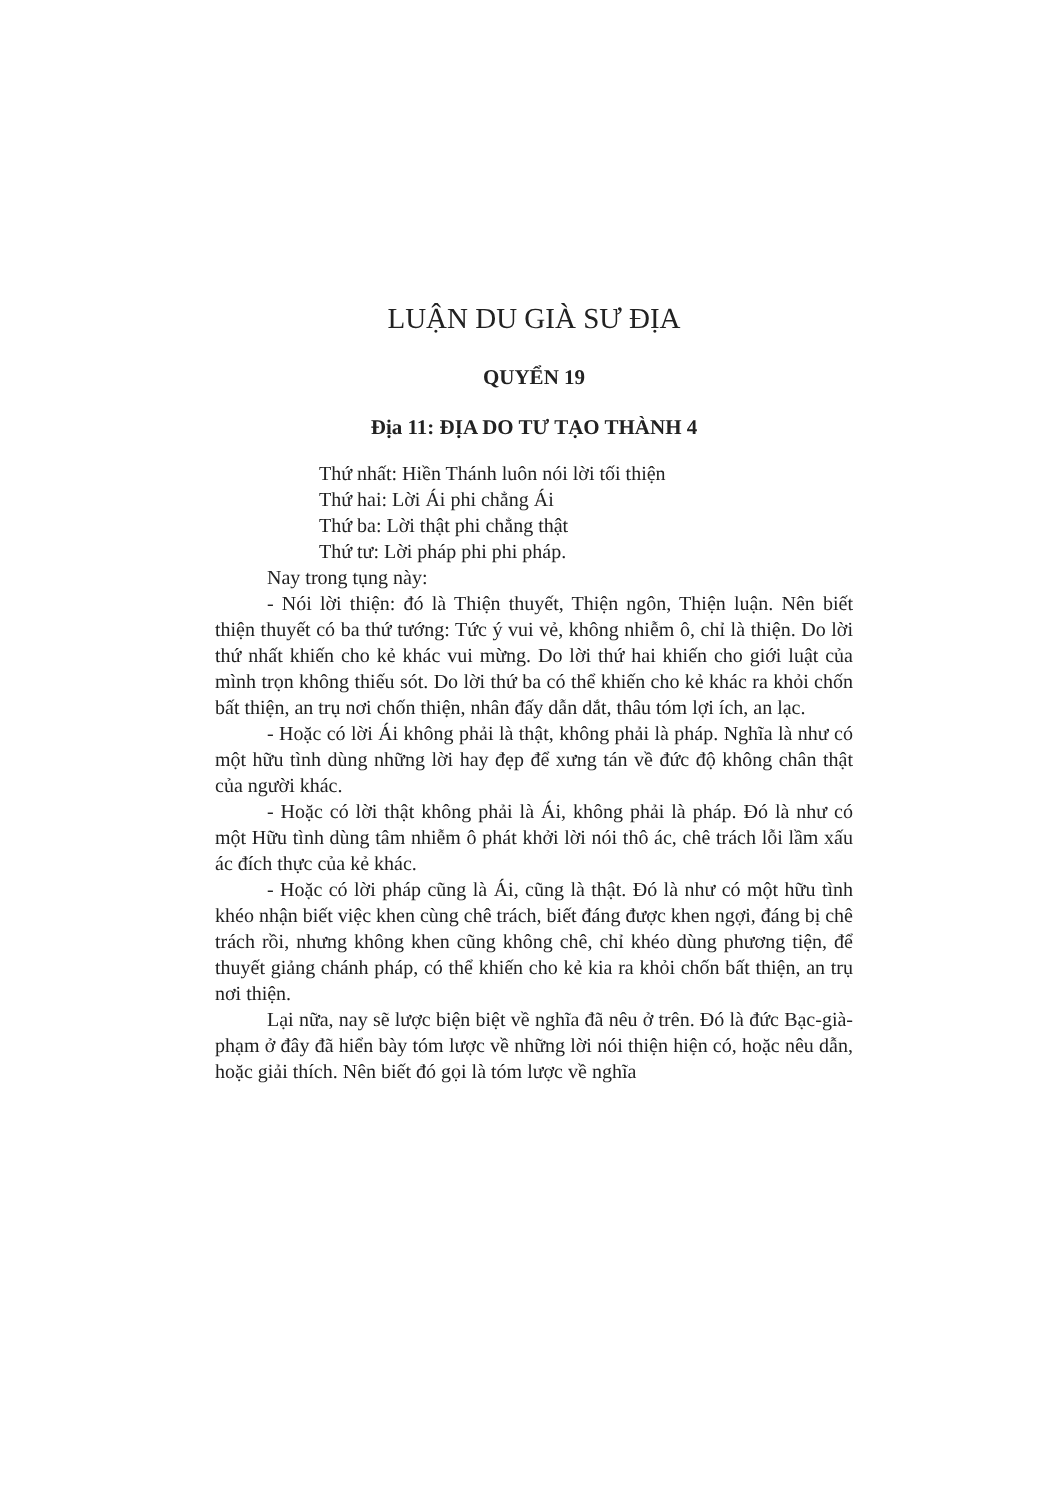LUẬN DU GIÀ SƯ ĐỊA
QUYỂN 19
Địa 11: ĐỊA DO TƯ TẠO THÀNH 4
Thứ nhất: Hiền Thánh luôn nói lời tối thiện
Thứ hai: Lời Ái phi chẳng Ái
Thứ ba: Lời thật phi chẳng thật
Thứ tư: Lời pháp phi phi pháp.
Nay trong tụng này:
- Nói lời thiện: đó là Thiện thuyết, Thiện ngôn, Thiện luận. Nên biết thiện thuyết có ba thứ tướng: Tức ý vui vẻ, không nhiễm ô, chỉ là thiện. Do lời thứ nhất khiến cho kẻ khác vui mừng. Do lời thứ hai khiến cho giới luật của mình trọn không thiếu sót. Do lời thứ ba có thể khiến cho kẻ khác ra khỏi chốn bất thiện, an trụ nơi chốn thiện, nhân đấy dẫn dắt, thâu tóm lợi ích, an lạc.
- Hoặc có lời Ái không phải là thật, không phải là pháp. Nghĩa là như có một hữu tình dùng những lời hay đẹp để xưng tán về đức độ không chân thật của người khác.
- Hoặc có lời thật không phải là Ái, không phải là pháp. Đó là như có một Hữu tình dùng tâm nhiễm ô phát khởi lời nói thô ác, chê trách lỗi lầm xấu ác đích thực của kẻ khác.
- Hoặc có lời pháp cũng là Ái, cũng là thật. Đó là như có một hữu tình khéo nhận biết việc khen cùng chê trách, biết đáng được khen ngợi, đáng bị chê trách rồi, nhưng không khen cũng không chê, chỉ khéo dùng phương tiện, để thuyết giảng chánh pháp, có thể khiến cho kẻ kia ra khỏi chốn bất thiện, an trụ nơi thiện.
Lại nữa, nay sẽ lược biện biệt về nghĩa đã nêu ở trên. Đó là đức Bạc-già-phạm ở đây đã hiển bày tóm lược về những lời nói thiện hiện có, hoặc nêu dẫn, hoặc giải thích. Nên biết đó gọi là tóm lược về nghĩa